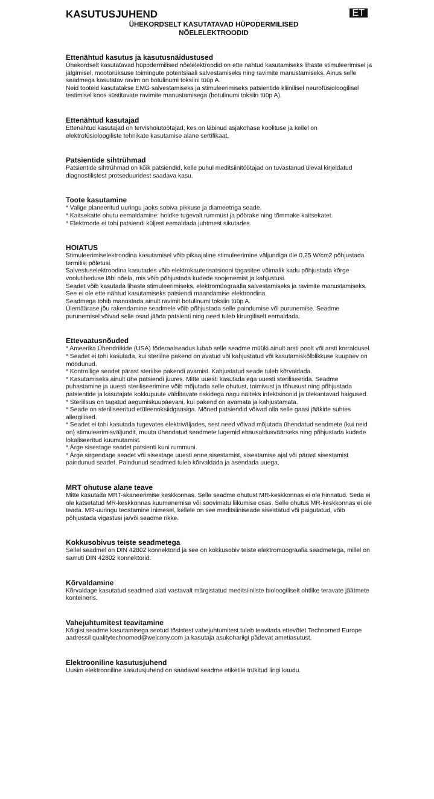KASUTUSJUHEND
ET
ÜHEKORDSELT KASUTATAVAD HÜPODERMILISED
NÕELELEKTROODID
Ettenähtud kasutus ja kasutusnäidustused
Ühekordselt kasutatavad hüpodermilised nõelelektroodid on ette nähtud kasutamiseks lihaste stimuleerimisel ja jälgimisel, mootorüksuse toimingute potentsiaali salvestamiseks ning ravimite manustamiseks. Ainus selle seadmega kasutatav ravim on botulinumi toksiini tüüp A.
Neid tooteid kasutatakse EMG salvestamiseks ja stimuleerimiseks patsientide kliinilisel neurofüsioloogilisel testimisel koos süstitavate ravimite manustamisega (botulinumi toksiin tüüp A).
Ettenähtud kasutajad
Ettenähtud kasutajad on tervishoiutöötajad, kes on läbinud asjakohase koolituse ja kellel on elektrofüsioloogiliste tehnikate kasutamise alane sertifikaat.
Patsientide sihtrühmad
Patsientide sihtrühmad on kõik patsiendid, kelle puhul meditsiinitöötajad on tuvastanud üleval kirjeldatud diagnostilistest protseduuridest saadava kasu.
Toote kasutamine
* Valige planeeritud uuringu jaoks sobiva pikkuse ja diameetriga seade.
* Kaitsekatte ohutu eemaldamine: hoidke tugevalt rummust ja pöörake ning tõmmake kaitsekatet.
* Elektroode ei tohi patsiendi küljest eemaldada juhtmest sikutades.
HOIATUS
Stimuleerimiselektroodina kasutamisel võib pikaajaline stimuleerimine väljundiga üle 0,25 W/cm2 põhjustada termilisi põletusi.
Salvestuselektroodina kasutades võib elektrokauterisatsiooni tagasitee võimalik kadu põhjustada kõrge voolutiheduse läbi nõela, mis võib põhjustada kudede soojenemist ja kahjustusi.
Seadet võib kasutada lihaste stimuleerimiseks, elektromüograafia salvestamiseks ja ravimite manustamiseks. See ei ole ette nähtud kasutamiseks patsiendi maandamise elektroodina.
Seadmega tohib manustada ainult ravimit botulinumi toksiin tüüp A.
Ülemäärase jõu rakendamine seadmele võib põhjustada selle paindumise või purunemise. Seadme purunemisel võivad selle osad jääda patsienti ning need tuleb kirurgiliselt eemaldada.
Ettevaatusnõuded
* Ameerika Ühendriikide (USA) föderaalseadus lubab selle seadme müüki ainult arsti poolt või arsti korraldusel.
* Seadet ei tohi kasutada, kui steriilne pakend on avatud või kahjustatud või kasutamiskõlblikkuse kuupäev on möödunud.
* Kontrollige seadet pärast steriilse pakendi avamist. Kahjustatud seade tuleb kõrvaldada.
* Kasutamiseks ainult ühe patsiendi juures. Mitte uuesti kasutada ega uuesti steriliseerida. Seadme puhastamine ja uuesti steriliseerimine võib mõjutada selle ohutust, toimivust ja tõhusust ning põhjustada patsientide ja kasutajate kokkupuute välditavate riskidega nagu näiteks infektsioonid ja ülekantavad haigused.
* Steriilsus on tagatud aegumiskuupäevani, kui pakend on avamata ja kahjustamata.
* Seade on steriliseeritud etüleenoksiidgaasiga. Mõned patsiendid võivad olla selle gaasi jääkide suhtes allergilised.
* Seadet ei tohi kasutada tugevates elektriväljades, sest need võivad mõjutada ühendatud seadmete (kui neid on) stimuleerimisväljundit, muuta ühendatud seadmete lugemid ebausaldusväärseks ning põhjustada kudede lokaliseeritud kuumutamist.
* Ärge sisestage seadet patsienti kuni rummuni.
* Ärge sirgendage seadet või sisestage uuesti enne sisestamist, sisestamise ajal või pärast sisestamist paindunud seadet. Paindunud seadmed tuleb kõrvaldada ja asendada uuega.
MRT ohutuse alane teave
Mitte kasutada MRT-skaneerimise keskkonnas. Selle seadme ohutust MR-keskkonnas ei ole hinnatud. Seda ei ole katsetatud MR-keskkonnas kuumenemise või soovimatu liikumise osas. Selle ohutus MR-keskkonnas ei ole teada. MR-uuringu teostamine inimesel, kellele on see meditsiiniseade sisestatud või paigutatud, võib põhjustada vigastusi ja/või seadme rikke.
Kokkusobivus teiste seadmetega
Sellel seadmel on DIN 42802 konnektorid ja see on kokkusobiv teiste elektromüograafia seadmetega, millel on samuti DIN 42802 konnektorid.
Kõrvaldamine
Kõrvaldage kasutatud seadmed alati vastavalt märgistatud meditsiinilste bioloogiliselt ohtlike teravate jäätmete konteineris.
Vahejuhtumitest teavitamine
Kõigist seadme kasutamisega seotud tõsistest vahejuhtumitest tuleb teavitada ettevõtet Technomed Europe aadressil qualitytechnomed@welcony.com ja kasutaja asukohariigi pädevat ametiasutust.
Elektrooniline kasutusjuhend
Uusim elektrooniline kasutusjuhend on saadaval seadme etiketile trükitud lingi kaudu.